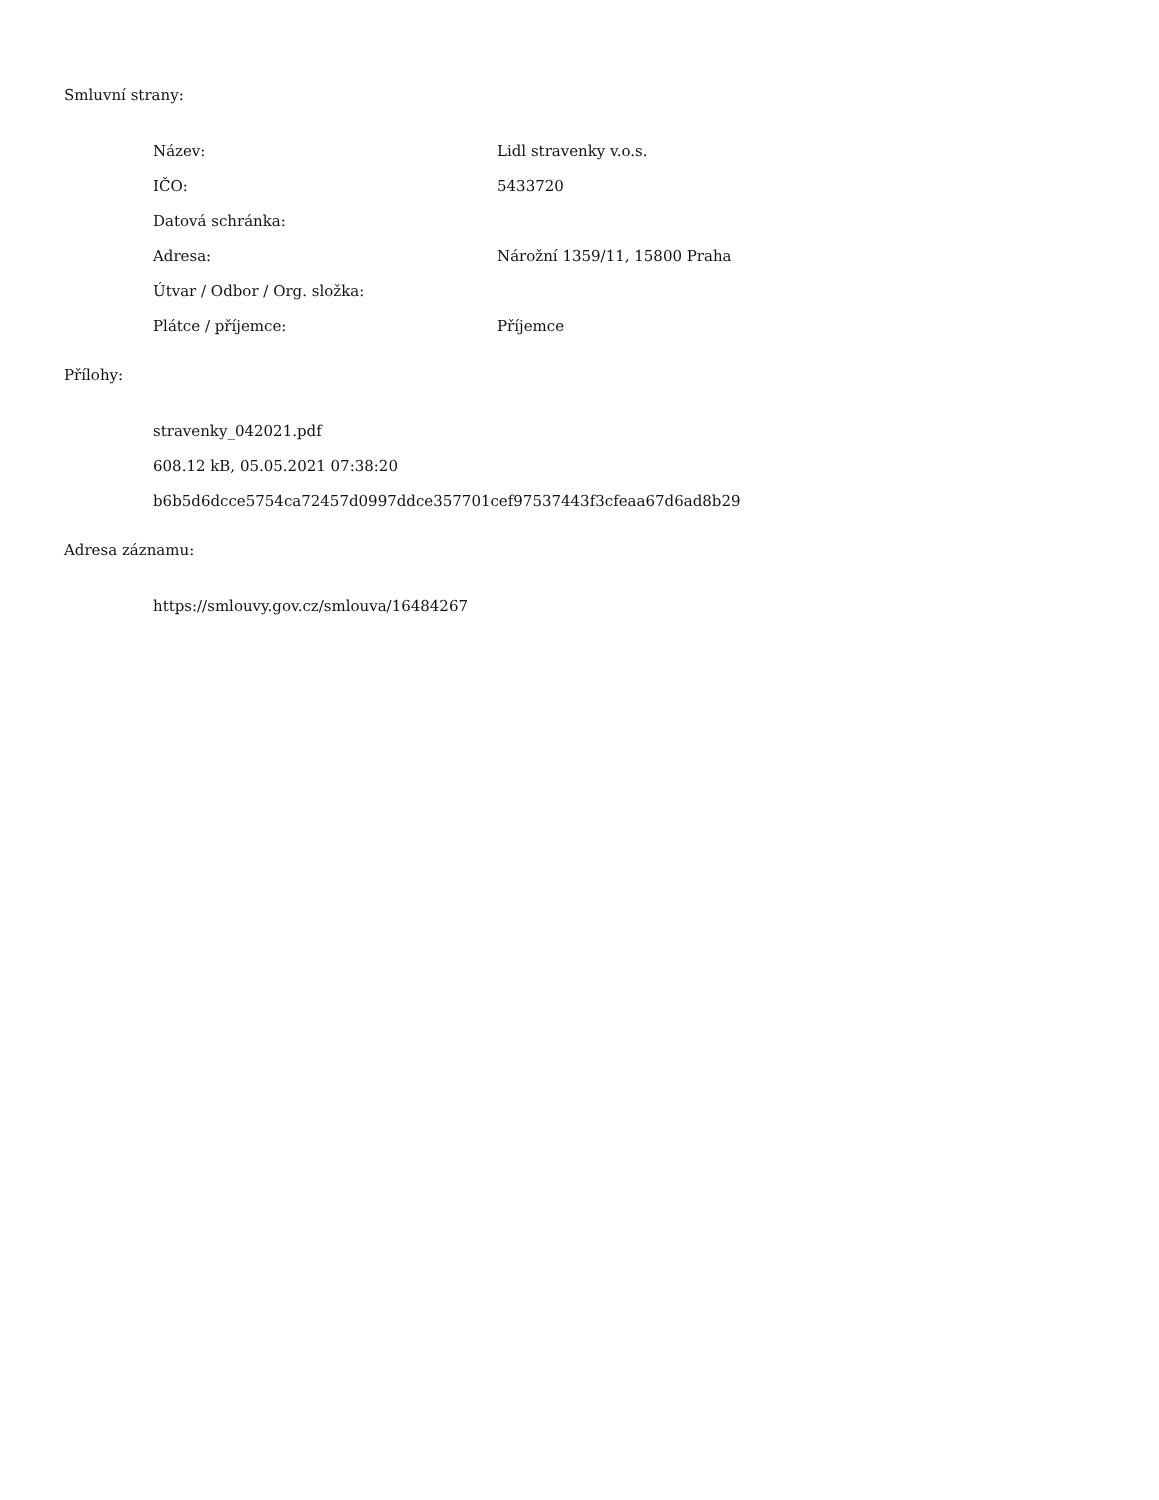Smluvní strany:
Název: Lidl stravenky v.o.s.
IČO: 5433720
Datová schránka:
Adresa: Nárožní 1359/11, 15800 Praha
Útvar / Odbor / Org. složka:
Plátce / příjemce: Příjemce
Přílohy:
stravenky_042021.pdf
608.12 kB, 05.05.2021 07:38:20
b6b5d6dcce5754ca72457d0997ddce357701cef97537443f3cfeaa67d6ad8b29
Adresa záznamu:
https://smlouvy.gov.cz/smlouva/16484267